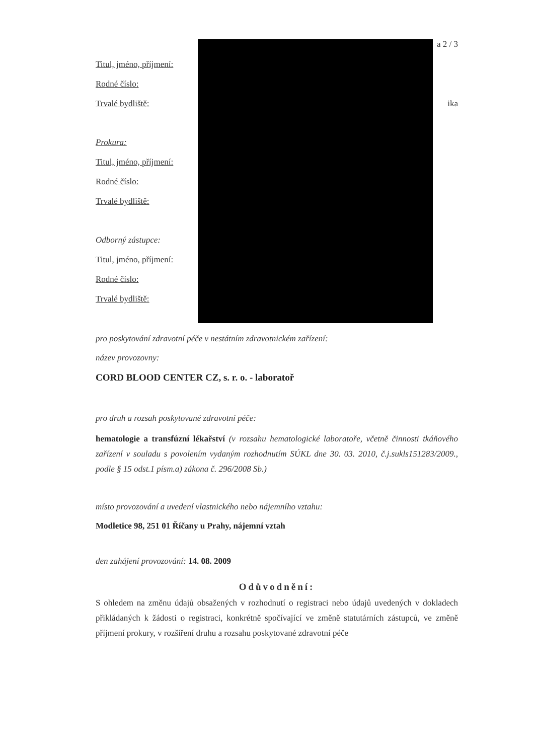a 2 / 3
Titul, jméno, příjmení:
Rodné číslo:
Trvalé bydliště: ika
Prokura:
Titul, jméno, příjmení:
Rodné číslo:
Trvalé bydliště:
Odborný zástupce:
Titul, jméno, příjmení:
Rodné číslo:
Trvalé bydliště:
pro poskytování zdravotní péče v nestátním zdravotnickém zařízení:
název provozovny:
CORD BLOOD CENTER CZ, s. r. o. - laboratoř
pro druh a rozsah poskytované zdravotní péče:
hematologie a transfúzní lékařství (v rozsahu hematologické laboratoře, včetně činnosti tkáňového zařízení v souladu s povolením vydaným rozhodnutím SÚKL dne 30. 03. 2010, č.j.sukls151283/2009., podle § 15 odst.1 písm.a) zákona č. 296/2008 Sb.)
místo provozování a uvedení vlastnického nebo nájemního vztahu:
Modletice 98, 251 01 Říčany u Prahy, nájemní vztah
den zahájení provozování: 14. 08. 2009
Odůvodnění:
S ohledem na změnu údajů obsažených v rozhodnutí o registraci nebo údajů uvedených v dokladech přikládaných k žádosti o registraci, konkrétně spočívající ve změně statutárních zástupců, ve změně příjmení prokury, v rozšíření druhu a rozsahu poskytované zdravotní péče